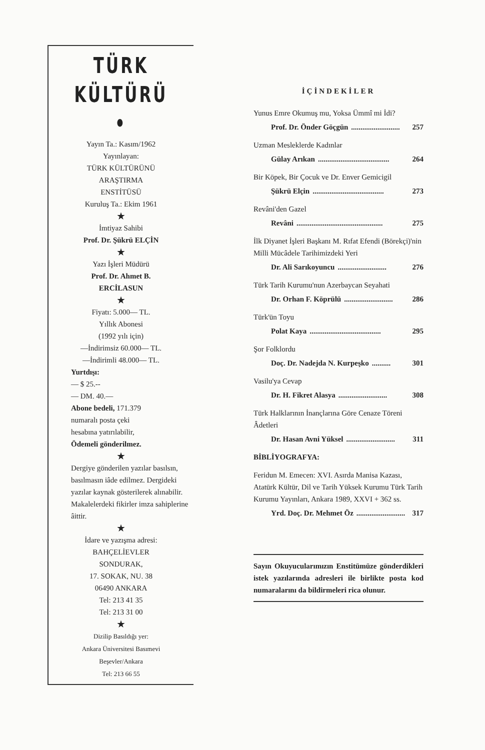TÜRK
KÜLTÜRÜ •
Yayın Ta.: Kasım/1962
Yayınlayan:
TÜRK KÜLTÜRÜNÜ
ARAŞTIRMA
ENSTİTÜSÜ
Kuruluş Ta.: Ekim 1961
★
İmtiyaz Sahibi
Prof. Dr. Şükrü ELÇİN
★
Yazı İşleri Müdürü
Prof. Dr. Ahmet B.
ERCİLASUN
★
Fiyatı: 5.000— TL.
Yıllık Abonesi
(1992 yılı için)
—İndirimsiz 60.000— TL.
—İndirimli 48.000— TL.
Yurtdışı:
— $ 25.--
— DM. 40.—
Abone bedeli, 171.379
numaralı posta çeki
hesabına yatırılabilir,
Ödemeli gönderilmez.
★
Dergiye gönderilen yazılar basılsın, basılmasın iâde edilmez. Dergideki yazılar kaynak gösterilerek alınabilir. Makalelerdeki fikirler imza sahiplerine âittir.
★
İdare ve yazışma adresi:
BAHÇELİEVLER
SONDURAK,
17. SOKAK, NU. 38
06490 ANKARA
Tel: 213 41 35
Tel: 213 31 00
★
Dizilip Basıldığı yer:
Ankara Üniversitesi Basımevi
Beşevler/Ankara
Tel: 213 66 55
İÇİNDEKİLER
Yunus Emre Okumuş mu, Yoksa Ümmî mi İdi?
Prof. Dr. Önder Göçgün.......................... 257
Uzman Mesleklerde Kadınlar
Gülay Arıkan...................................... 264
Bir Köpek, Bir Çocuk ve Dr. Enver Gemicigil
Şükrü Elçin...................................... 273
Revâni'den Gazel
Revâni.............................................. 275
İlk Diyanet İşleri Başkanı M. Rıfat Efendi (Börekçi)'nin Milli Mücâdele Tarihimizdeki Yeri
Dr. Ali Sarıkoyuncu.......................... 276
Türk Tarih Kurumu'nun Azerbaycan Seyahati
Dr. Orhan F. Köprülü.......................... 286
Türk'ün Toyu
Polat Kaya...................................... 295
Şor Folklordu
Doç. Dr. Nadejda N. Kurpeşko.......... 301
Vasilu'ya Cevap
Dr. H. Fikret Alasya.......................... 308
Türk Halklarının İnançlarına Göre Cenaze Töreni Âdetleri
Dr. Hasan Avni Yüksel.......................... 311
BİBLİYOGRAFYA:
Feridun M. Emecen: XVI. Asırda Manisa Kazası, Atatürk Kültür, Dil ve Tarih Yüksek Kurumu Türk Tarih Kurumu Yayınları, Ankara 1989, XXVI + 362 ss.
Yrd. Doç. Dr. Mehmet Öz.......................... 317
Sayın Okuyucularımızın Enstitümüze gönderdikleri istek yazılarında adresleri ile birlikte posta kod numaralarını da bildirmeleri rica olunur.